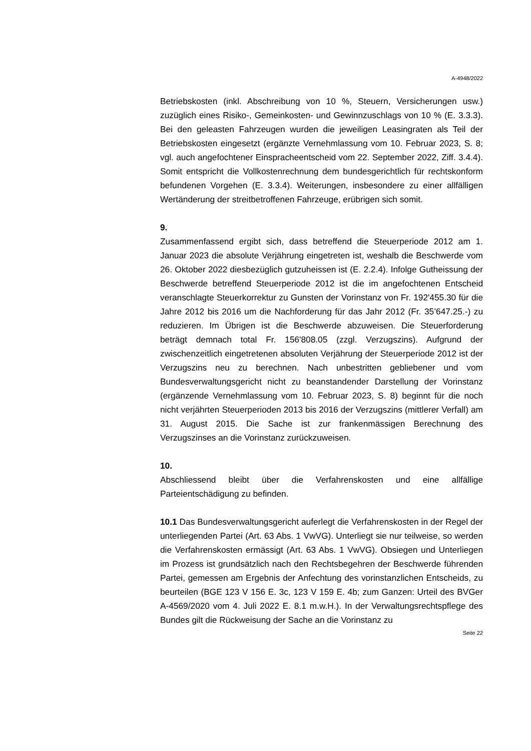A-4948/2022
Betriebskosten (inkl. Abschreibung von 10 %, Steuern, Versicherungen usw.) zuzüglich eines Risiko-, Gemeinkosten- und Gewinnzuschlags von 10 % (E. 3.3.3). Bei den geleasten Fahrzeugen wurden die jeweiligen Leasingraten als Teil der Betriebskosten eingesetzt (ergänzte Vernehmlassung vom 10. Februar 2023, S. 8; vgl. auch angefochtener Einspracheentscheid vom 22. September 2022, Ziff. 3.4.4). Somit entspricht die Vollkostenrechnung dem bundesgerichtlich für rechtskonform befundenen Vorgehen (E. 3.3.4). Weiterungen, insbesondere zu einer allfälligen Wertänderung der streitbetroffenen Fahrzeuge, erübrigen sich somit.
9.
Zusammenfassend ergibt sich, dass betreffend die Steuerperiode 2012 am 1. Januar 2023 die absolute Verjährung eingetreten ist, weshalb die Beschwerde vom 26. Oktober 2022 diesbezüglich gutzuheissen ist (E. 2.2.4). Infolge Gutheissung der Beschwerde betreffend Steuerperiode 2012 ist die im angefochtenen Entscheid veranschlagte Steuerkorrektur zu Gunsten der Vorinstanz von Fr. 192'455.30 für die Jahre 2012 bis 2016 um die Nachforderung für das Jahr 2012 (Fr. 35’647.25.-) zu reduzieren. Im Übrigen ist die Beschwerde abzuweisen. Die Steuerforderung beträgt demnach total Fr. 156'808.05 (zzgl. Verzugszins). Aufgrund der zwischenzeitlich eingetretenen absoluten Verjährung der Steuerperiode 2012 ist der Verzugszins neu zu berechnen. Nach unbestritten gebliebener und vom Bundesverwaltungsgericht nicht zu beanstandender Darstellung der Vorinstanz (ergänzende Vernehmlassung vom 10. Februar 2023, S. 8) beginnt für die noch nicht verjährten Steuerperioden 2013 bis 2016 der Verzugszins (mittlerer Verfall) am 31. August 2015. Die Sache ist zur frankenmässigen Berechnung des Verzugszinses an die Vorinstanz zurückzuweisen.
10.
Abschliessend bleibt über die Verfahrenskosten und eine allfällige Parteientschädigung zu befinden.
10.1 Das Bundesverwaltungsgericht auferlegt die Verfahrenskosten in der Regel der unterliegenden Partei (Art. 63 Abs. 1 VwVG). Unterliegt sie nur teilweise, so werden die Verfahrenskosten ermässigt (Art. 63 Abs. 1 VwVG). Obsiegen und Unterliegen im Prozess ist grundsätzlich nach den Rechtsbegehren der Beschwerde führenden Partei, gemessen am Ergebnis der Anfechtung des vorinstanzlichen Entscheids, zu beurteilen (BGE 123 V 156 E. 3c, 123 V 159 E. 4b; zum Ganzen: Urteil des BVGer A-4569/2020 vom 4. Juli 2022 E. 8.1 m.w.H.). In der Verwaltungsrechtspflege des Bundes gilt die Rückweisung der Sache an die Vorinstanz zu
Seite 22